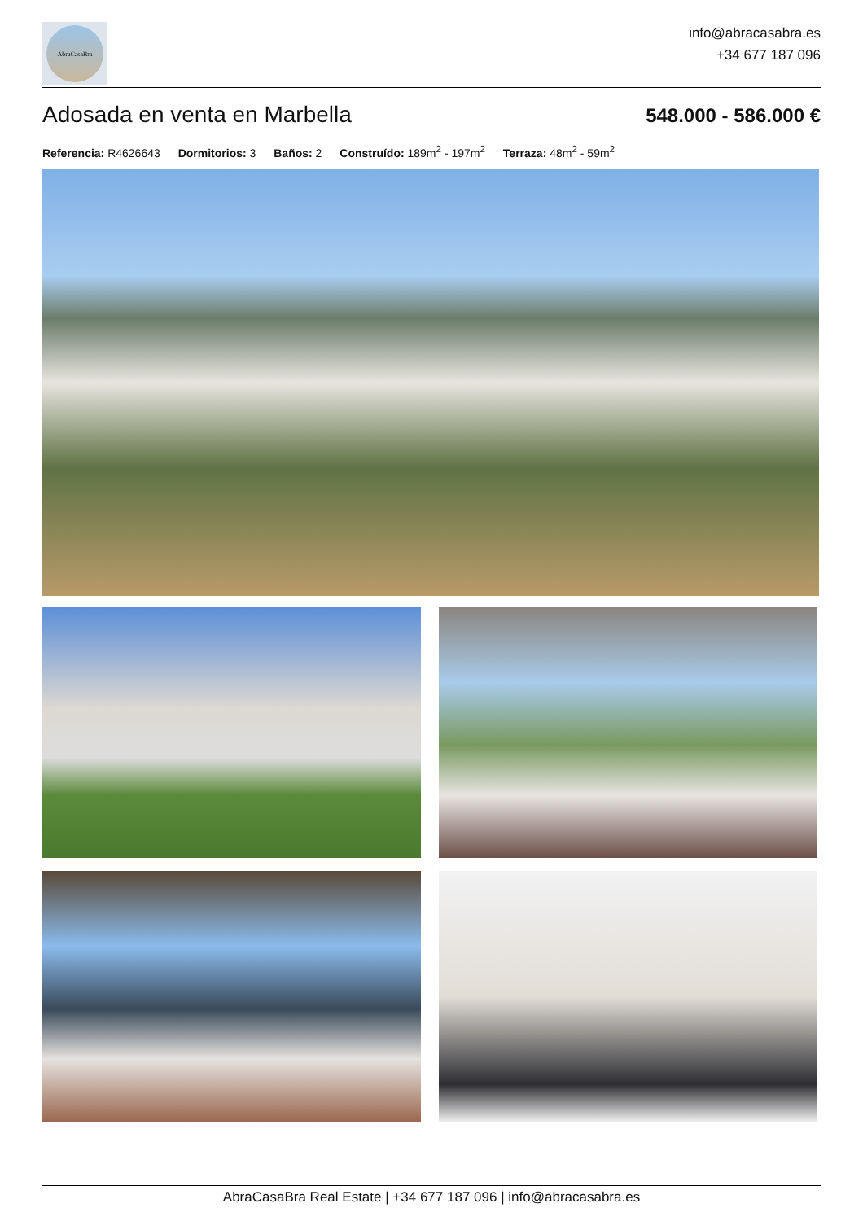AbraCasaBra
info@abracasabra.es
+34 677 187 096
Adosada en venta en Marbella
548.000 - 586.000 €
Referencia: R4626643 Dormitorios: 3 Baños: 2 Construído: 189m<sup>2</sup> - 197m<sup>2</sup> Terraza: 48m<sup>2</sup> - 59m<sup>2</sup>
AbraCasaBra Real Estate | +34 677 187 096 | info@abracasabra.es